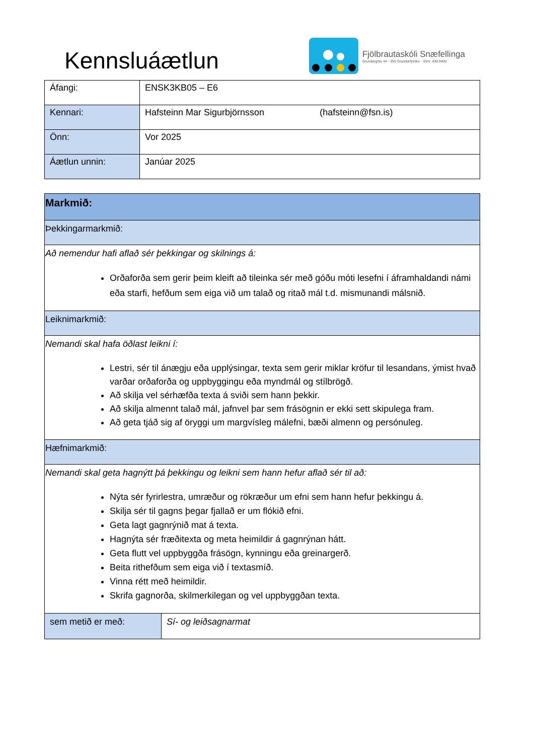Kennsluáætlun
Fjölbrautaskóli Snæfellinga
Grundargötu 44 - 350 Grundarfjörður - Sími: 430 8400
| Áfangi: | ENSK3KB05 – E6 |
| Kennari: | Hafsteinn Mar Sigurbjörnsson (hafsteinn@fsn.is) |
| Önn: | Vor 2025 |
| Áætlun unnin: | Janúar 2025 |
| Markmið: | |
| Þekkingarmarkmið: | |
| Að nemendur hafi aflað sér þekkingar og skilnings á: Orðaforða sem gerir þeim kleift að tileinka sér með góðu móti lesefni í áframhaldandi námi eða starfi, hefðum sem eiga við um talað og ritað mál t.d. mismunandi málsnið. | |
| Leiknimarkmið: | |
| Nemandi skal hafa öðlast leikni í: Lestri, sér til ánægju eða upplýsingar, texta sem gerir miklar kröfur til lesandans, ýmist hvað varðar orðaforða og uppbyggingu eða myndmál og stílbrögð. Að skilja vel sérhæfða texta á sviði sem hann þekkir. Að skilja almennt talað mál, jafnvel þar sem frásögnin er ekki sett skipulega fram. Að geta tjáð sig af öryggi um margvísleg málefni, bæði almenn og persónuleg. | |
| Hæfnimarkmið: | |
| Nemandi skal geta hagnýtt þá þekkingu og leikni sem hann hefur aflað sér til að: Nýta sér fyrirlestra, umræður og rökræður um efni sem hann hefur þekkingu á. Skilja sér til gagns þegar fjallað er um flókið efni. Geta lagt gagnrýnið mat á texta. Hagnýta sér fræðitexta og meta heimildir á gagnrýnan hátt. Geta flutt vel uppbyggða frásögn, kynningu eða greinargerð. Beita rithefðum sem eiga við í textasmíð. Vinna rétt með heimildir. Skrifa gagnorða, skilmerkilegan og vel uppbyggðan texta. | |
| sem metið er með: | Sí- og leiðsagnarmat |